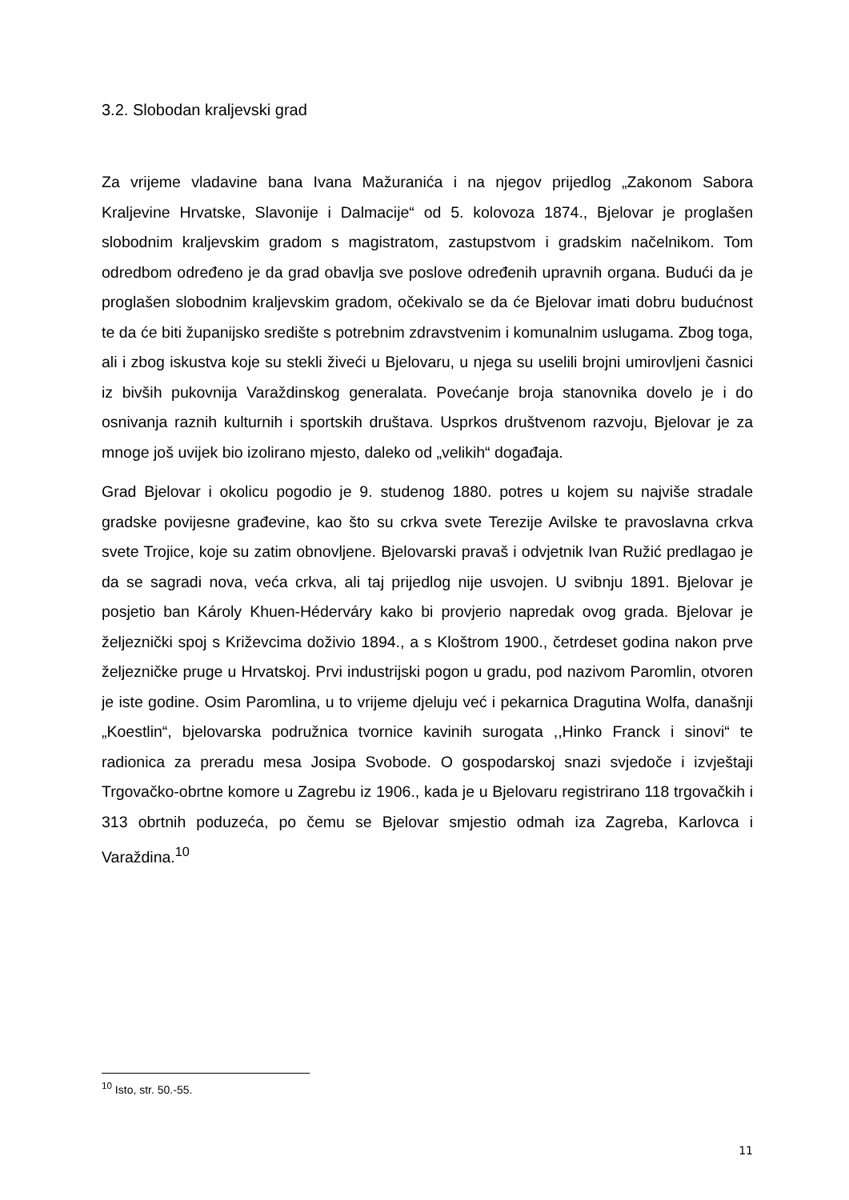3.2. Slobodan kraljevski grad
Za vrijeme vladavine bana Ivana Mažuranića i na njegov prijedlog „Zakonom Sabora Kraljevine Hrvatske, Slavonije i Dalmacije“ od 5. kolovoza 1874., Bjelovar je proglašen slobodnim kraljevskim gradom s magistratom, zastupstvom i gradskim načelnikom. Tom odredbom određeno je da grad obavlja sve poslove određenih upravnih organa. Budući da je proglašen slobodnim kraljevskim gradom, očekivalo se da će Bjelovar imati dobru budućnost te da će biti županijsko središte s potrebnim zdravstvenim i komunalnim uslugama. Zbog toga, ali i zbog iskustva koje su stekli živeći u Bjelovaru, u njega su uselili brojni umirovljeni časnici iz bivših pukovnija Varaždinskog generalata. Povećanje broja stanovnika dovelo je i do osnivanja raznih kulturnih i sportskih društava. Usprkos društvenom razvoju, Bjelovar je za mnoge još uvijek bio izolirano mjesto, daleko od „velikih“ događaja.
Grad Bjelovar i okolicu pogodio je 9. studenog 1880. potres u kojem su najviše stradale gradske povijesne građevine, kao što su crkva svete Terezije Avilske te pravoslavna crkva svete Trojice, koje su zatim obnovljene. Bjelovarski pravaš i odvjetnik Ivan Ružić predlagao je da se sagradi nova, veća crkva, ali taj prijedlog nije usvojen. U svibnju 1891. Bjelovar je posjetio ban Károly Khuen-Héderváry kako bi provjerio napredak ovog grada. Bjelovar je željeznički spoj s Križevcima doživio 1894., a s Kloštrom 1900., četrdeset godina nakon prve željezničke pruge u Hrvatskoj. Prvi industrijski pogon u gradu, pod nazivom Paromlin, otvoren je iste godine. Osim Paromlina, u to vrijeme djeluju već i pekarnica Dragutina Wolfa, današnji „Koestlin“, bjelovarska podružnica tvornice kavinih surogata ,,Hinko Franck i sinovi“ te radionica za preradu mesa Josipa Svobode. O gospodarskoj snazi svjedoče i izvještaji Trgovačko-obrtne komore u Zagrebu iz 1906., kada je u Bjelovaru registrirano 118 trgovačkih i 313 obrtnih poduzeća, po čemu se Bjelovar smjestio odmah iza Zagreba, Karlovca i Varaždina.<sup>10</sup>
<sup>10</sup> Isto, str. 50.-55.
11